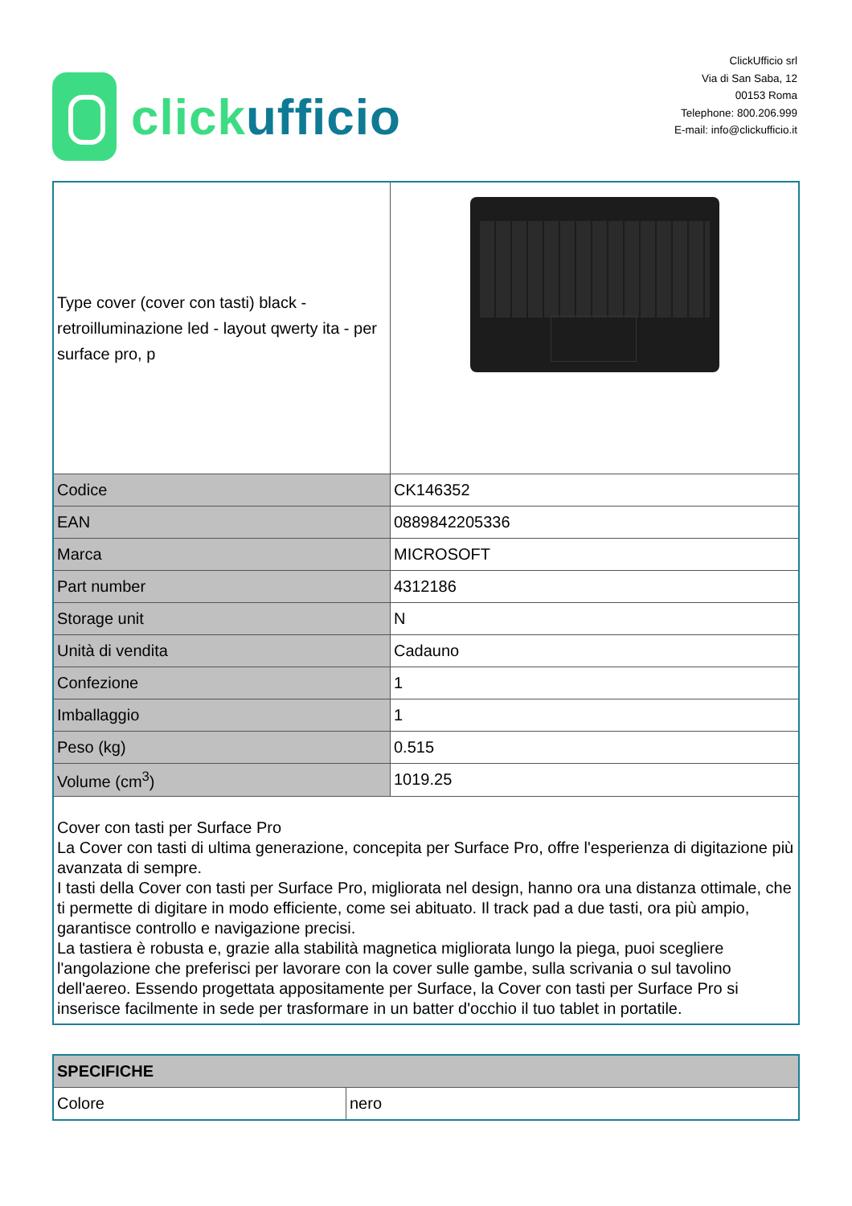clickufficio
ClickUfficio srl
Via di San Saba, 12
00153 Roma
Telephone: 800.206.999
E-mail: info@clickufficio.it
| Type cover (cover con tasti) black - retroilluminazione led - layout qwerty ita - per surface pro, p | |
| Codice | CK146352 |
| EAN | 0889842205336 |
| Marca | MICROSOFT |
| Part number | 4312186 |
| Storage unit | N |
| Unità di vendita | Cadauno |
| Confezione | 1 |
| Imballaggio | 1 |
| Peso (kg) | 0.515 |
| Volume (cm<sup>3</sup>) | 1019.25 |
| Cover con tasti per Surface Pro La Cover con tasti di ultima generazione, concepita per Surface Pro, offre l'esperienza di digitazione più avanzata di sempre. I tasti della Cover con tasti per Surface Pro, migliorata nel design, hanno ora una distanza ottimale, che ti permette di digitare in modo efficiente, come sei abituato. Il track pad a due tasti, ora più ampio, garantisce controllo e navigazione precisi. La tastiera è robusta e, grazie alla stabilità magnetica migliorata lungo la piega, puoi scegliere l'angolazione che preferisci per lavorare con la cover sulle gambe, sulla scrivania o sul tavolino dell'aereo. Essendo progettata appositamente per Surface, la Cover con tasti per Surface Pro si inserisce facilmente in sede per trasformare in un batter d'occhio il tuo tablet in portatile. | |
| SPECIFICHE | |
| --- | --- |
| Colore | nero |